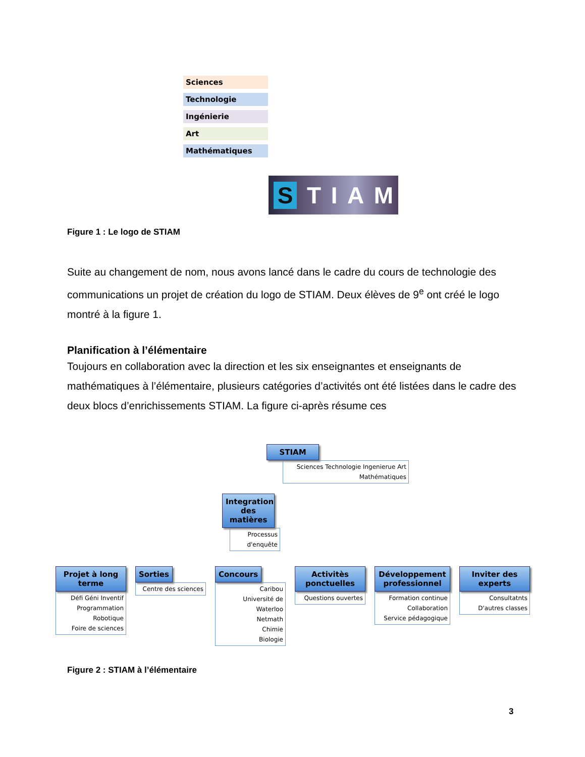Sciences
Technologie
Ingénierie
Art
Mathématiques
STIAM
Figure 1 : Le logo de STIAM
Suite au changement de nom, nous avons lancé dans le cadre du cours de technologie des communications un projet de création du logo de STIAM. Deux élèves de 9<sup>e</sup> ont créé le logo montré à la figure 1.
Planification à l’élémentaire
Toujours en collaboration avec la direction et les six enseignantes et enseignants de mathématiques à l’élémentaire, plusieurs catégories d’activités ont été listées dans le cadre des deux blocs d’enrichissements STIAM. La figure ci-après résume ces
STIAM
Sciences Technologie Ingenierue Art Mathématiques
Integration des matières
Processus d'enquête
Projet à long terme
Défi Géni Inventif
Programmation
Robotique
Foire de sciences
Sorties
Centre des sciences
Concours
Caribou
Université de Waterloo
Netmath
Chimie
Biologie
Activitès ponctuelles
Questions ouvertes
Développement professionnel
Formation continue
Collaboration
Service pédagogique
Inviter des experts
Consultatnts
D'autres classes
Figure 2 : STIAM à l’élémentaire
3